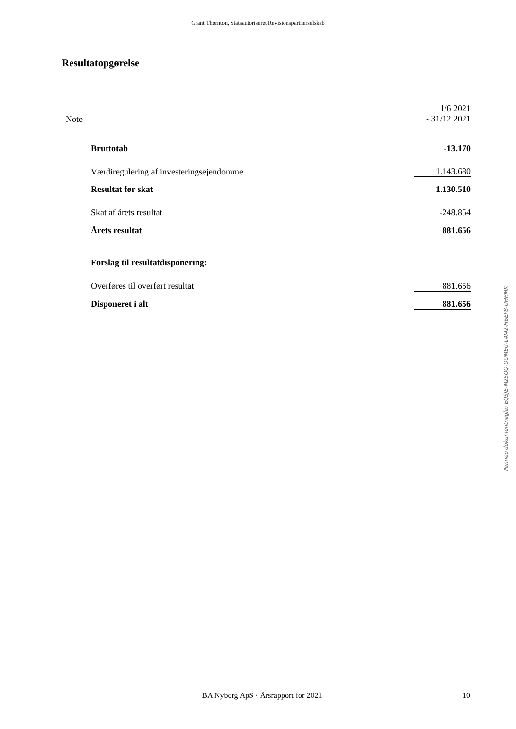Grant Thornton, Statsautoriseret Revisionspartnerselskab
Resultatopgørelse
| Note | | 1/6 2021 - 31/12 2021 |
| | Bruttotab | -13.170 |
| | Værdiregulering af investeringsejendomme | 1.143.680 |
| | Resultat før skat | 1.130.510 |
| | Skat af årets resultat | -248.854 |
| | Årets resultat | 881.656 |
| | Forslag til resultatdisponering: | |
| | Overføres til overført resultat | 881.656 |
| | Disponeret i alt | 881.656 |
Penneo dokumentnøgle: EQSJE-M25OQ-DOMEG-L4I42-H6EP8-UHHMK
BA Nyborg ApS · Årsrapport for 2021 10